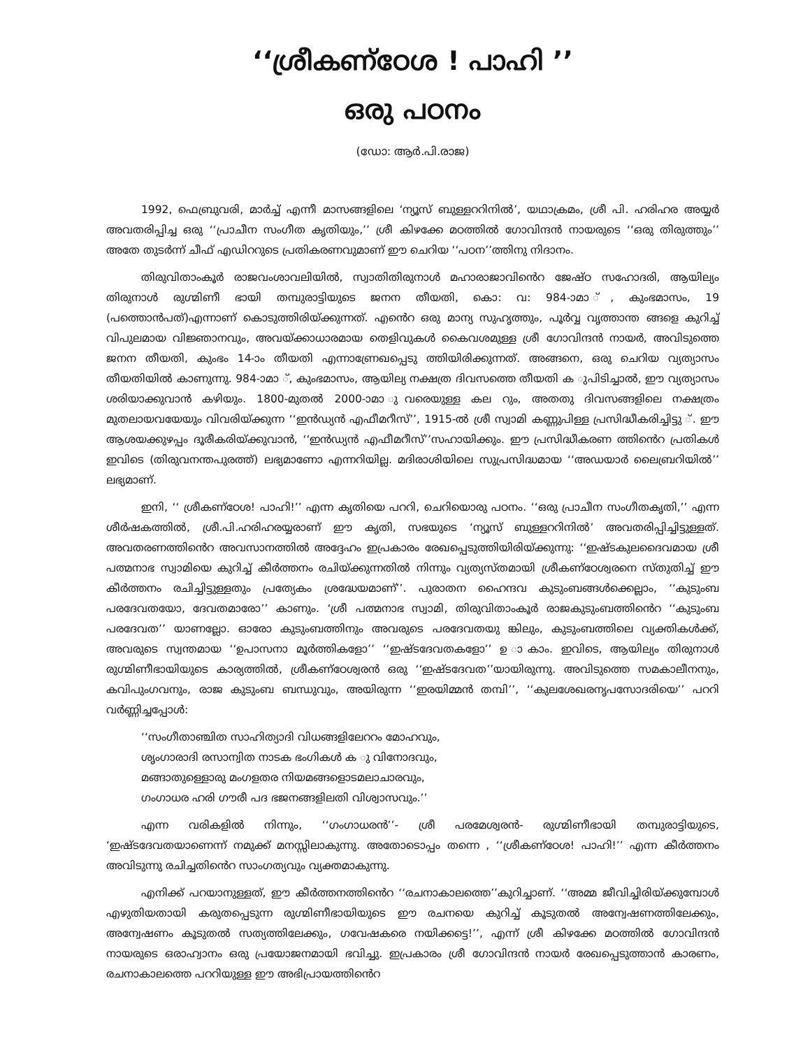‘‘ശ്രീകണ്ഠേശ ! പാഹി ’’
ഒരു പഠനം
(ഡോ: ആർ.പി.രാജ)
1992, ഫെബ്രുവരി, മാർച്ച് എന്നീ മാസങ്ങളിലെ ‘ന്യൂസ് ബുള്ളററിനിൽ’, യഥാക്രമം, ശ്രീ പി. ഹരിഹര അയ്യർ അവതരിപ്പിച്ച ഒരു ‘‘പ്രാചീന സംഗീത കൃതിയും,’’ ശ്രീ കിഴക്കേ മഠത്തിൽ ഗോവിന്ദൻ നായരുടെ ‘‘ഒരു തിരുത്തും’’ അതേ തുടർന്ന് ചീഫ് എഡിററുടെ പ്രതികരണവുമാണ് ഈ ചെറിയ ‘‘പഠന’’ത്തിനു നിദാനം.
തിരുവിതാംകൂർ രാജവംശാവലിയിൽ, സ്വാതിതിരുനാൾ മഹാരാജാവിൻെറ ജേഷ്ഠ സഹോദരി, ആയില്യം തിരുനാൾ രുഗ്മിണീ ഭായി തമ്പുരാട്ടിയുടെ ജനന തീയതി, കൊ: വ: 984-ാമാ ്, കുംഭമാസം, 19 (പത്തൊൻപത്)എന്നാണ് കൊടുത്തിരിയ്ക്കുന്നത്. എൻെറ ഒരു മാന്യ സുഹൃത്തും, പൂർവ്വ വൃത്താന്ത ങ്ങളെ കുറിച്ച് വിപുലമായ വിജ്ഞാനവും, അവയ്ക്കാധാരമായ തെളിവുകൾ കൈവശമുള്ള ശ്രീ ഗോവിന്ദൻ നായർ, അവിടുത്തെ ജനന തീയതി, കുംഭം 14-ാം തീയതി എന്നാണ്രേഖപ്പെടു ത്തിയിരിക്കുന്നത്. അങ്ങനെ, ഒരു ചെറിയ വ്യത്യാസം തീയതിയിൽ കാണുന്നു. 984-ാമാ ്, കുംഭമാസം, ആയില്യ നക്ഷത്ര ദിവസത്തെ തീയതി ക ുപിടിച്ചാൽ, ഈ വ്യത്യാസം ശരിയാക്കുവാൻ കഴിയും. 1800-മുതൽ 2000-ാമാ ുവരെയുള്ള കല റും, അതതു ദിവസങ്ങളിലെ നക്ഷത്രം മുതലായവയേയും വിവരിയ്ക്കുന്ന ‘‘ഇൻഡ്യൻ എഫീമറീസ്’’, 1915-ൽ ശ്രീ സ്വാമി കണ്ണുപിള്ള പ്രസിദ്ധീകരിച്ചിട്ടു ്. ഈ ആശയക്കുഴപ്പം ദൂരീകരിയ്ക്കുവാൻ, ‘‘ഇൻഡ്യൻ എഫീമറീസ്’’സഹായിക്കും. ഈ പ്രസിദ്ധീകരണ ത്തിൻെറ പ്രതികൾ ഇവിടെ (തിരുവനന്തപുരത്ത്) ലഭ്യമാണോ എന്നറിയില്ല. മദിരാശിയിലെ സുപ്രസിദ്ധമായ ‘‘അഡയാർ ലൈബ്രറിയിൽ’’ ലഭ്യമാണ്.
ഇനി, ‘‘ ശ്രീകണ്ഠേശ! പാഹി!’’ എന്ന കൃതിയെ പററി, ചെറിയൊരു പഠനം. ‘‘ഒരു പ്രാചീന സംഗീതകൃതി,’’ എന്ന ശീർഷകത്തിൽ, ശ്രീ.പി.ഹരിഹരയ്യരാണ് ഈ കൃതി, സഭയുടെ ‘ന്യൂസ് ബുള്ളററിനിൽ’ അവതരിപ്പിച്ചിട്ടുള്ളത്. അവതരണത്തിൻെറ അവസാനത്തിൽ അദ്ദേഹം ഇപ്രകാരം രേഖപ്പെടുത്തിയിരിയ്ക്കുന്നു: ‘‘ഇഷ്ടകുലദൈവമായ ശ്രീ പത്മനാഭ സ്വാമിയെ കുറിച്ച് കീർത്തനം രചിയ്ക്കുന്നതിൽ നിന്നും വ്യത്യസ്തമായി ശ്രീകണ്ഠേശ്വരനെ സ്തുതിച്ച് ഈ കീർത്തനം രചിച്ചിട്ടുള്ളതും പ്രത്യേകം ശ്രദ്ധേയമാണ്’’. പുരാതന ഹൈന്ദവ കുടുംബങ്ങൾക്കെല്ലാം, ‘‘കുടുംബ പരദേവതയോ, ദേവതമാരോ’’ കാണും. ‘ശ്രീ പത്മനാഭ സ്വാമി, തിരുവിതാംകൂർ രാജകുടുംബത്തിൻെറ ‘‘കുടുംബ പരദേവത’’ യാണല്ലോ. ഓരോ കുടുംബത്തിനും അവരുടെ പരദേവതയു ങ്കിലും, കുടുംബത്തിലെ വ്യക്തികൾക്ക്, അവരുടെ സ്വന്തമായ ‘‘ഉപാസനാ മൂർത്തികളോ’’ ‘‘ഇഷ്ടദേവതകളോ’’ ഉ ാകാം. ഇവിടെ, ആയില്യം തിരുനാൾ രുഗ്മിണീഭായിയുടെ കാര്യത്തിൽ, ശ്രീകണ്ഠേശ്വരൻ ഒരു ‘‘ഇഷ്ടദേവത’’യായിരുന്നു. അവിടുത്തെ സമകാലീനനും, കവിപുംഗവനും, രാജ കുടുംബ ബന്ധുവും, അയിരുന്ന ‘‘ഇരയിമ്മൻ തമ്പി’’, ‘‘കുലശേഖരനൃപസോദരിയെ’’ പററി വർണ്ണിച്ചപ്പോൾ:
‘‘സംഗീതാഞ്ചിത സാഹിത്യാദി വിധങ്ങളിലേററം മോഹവും,
ശൃംഗാരാദി രസാന്വിത നാടക ഭംഗികൾ ക ു വിനോദവും,
മങ്ങാതുള്ളൊരു മംഗളതര നിയമങ്ങളൊടമലാചാരവും,
ഗംഗാധര ഹരി ഗൗരീ പദ ഭജനങ്ങളിലതി വിശ്വാസവും.’’
എന്ന വരികളിൽ നിന്നും, ‘‘ഗംഗാധരൻ’’- ശ്രീ പരമേശ്വരൻ- രുഗ്മിണീഭായി തമ്പുരാട്ടിയുടെ, ‘ഇഷ്ടദേവതയാണെന്ന് നമുക്ക് മനസ്സിലാകുന്നു. അതോടൊപ്പം തന്നെ , ‘‘ശ്രീകണ്ഠേശ! പാഹി!’’ എന്ന കീർത്തനം അവിടുന്നു രചിച്ചതിൻെറ സാംഗത്യവും വ്യക്തമാകുന്നു.
എനിക്ക് പറയാനുള്ളത്, ഈ കീർത്തനത്തിൻെറ ‘‘രചനാകാലത്തെ’’കുറിച്ചാണ്. ‘‘അമ്മ ജീവിച്ചിരിയ്ക്കുമ്പോൾ എഴുതിയതായി കരുതപ്പെടുന്ന രുഗ്മിണീഭായിയുടെ ഈ രചനയെ കുറിച്ച് കൂടുതൽ അന്വേഷണത്തിലേക്കും, അന്വേഷണം കൂടുതൽ സത്യത്തിലേക്കും, ഗവേഷകരെ നയിക്കട്ടെ!’’, എന്ന് ശ്രീ കിഴക്കേ മഠത്തിൽ ഗോവിന്ദൻ നായരുടെ ഒരാഹ്വാനം ഒരു പ്രയോജനമായി ഭവിച്ചു. ഇപ്രകാരം ശ്രീ ഗോവിന്ദൻ നായർ രേഖപ്പെടുത്താൻ കാരണം, രചനാകാലത്തെ പററിയുള്ള ഈ അഭിപ്രായത്തിൻെറ